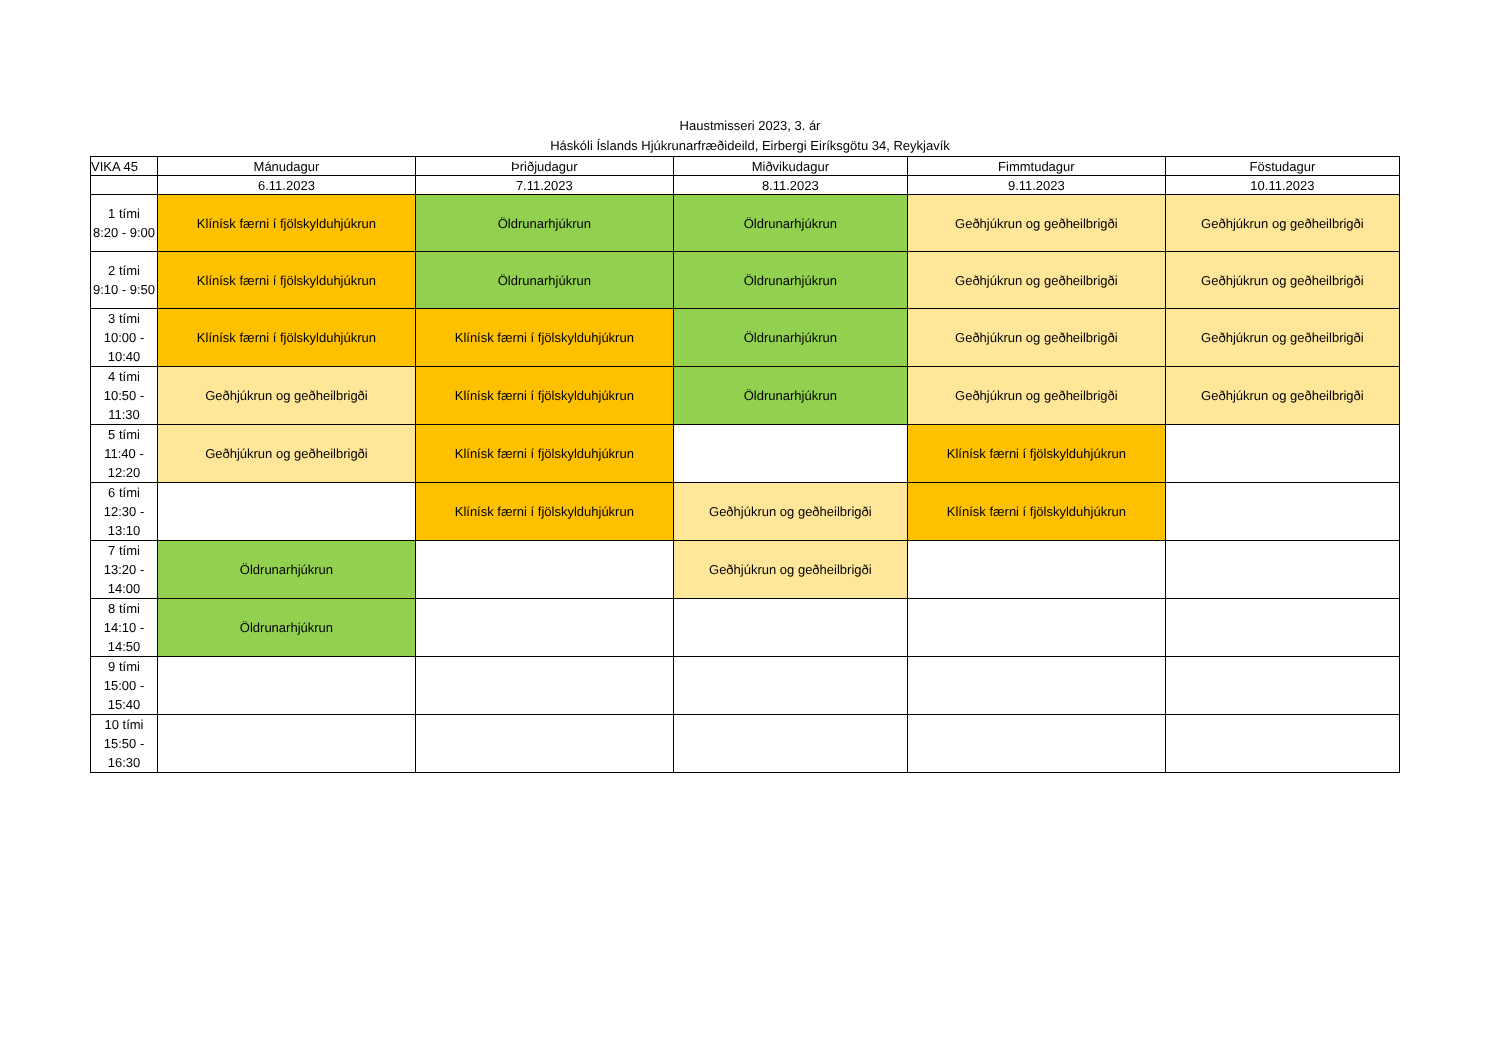Haustmisseri 2023, 3. ár
Háskóli Íslands Hjúkrunarfræðideild, Eirbergi Eiríksgötu 34, Reykjavík
| VIKA 45 | Mánudagur | Þriðjudagur | Miðvikudagur | Fimmtudagur | Föstudagur |
| --- | --- | --- | --- | --- | --- |
| | 6.11.2023 | 7.11.2023 | 8.11.2023 | 9.11.2023 | 10.11.2023 |
| 1 tími 8:20 - 9:00 | Klínísk færni í fjölskylduhjúkrun | Öldrunarhjúkrun | Öldrunarhjúkrun | Geðhjúkrun og geðheilbrigði | Geðhjúkrun og geðheilbrigði |
| 2 tími 9:10 - 9:50 | Klínísk færni í fjölskylduhjúkrun | Öldrunarhjúkrun | Öldrunarhjúkrun | Geðhjúkrun og geðheilbrigði | Geðhjúkrun og geðheilbrigði |
| 3 tími 10:00 - 10:40 | Klínísk færni í fjölskylduhjúkrun | Klínísk færni í fjölskylduhjúkrun | Öldrunarhjúkrun | Geðhjúkrun og geðheilbrigði | Geðhjúkrun og geðheilbrigði |
| 4 tími 10:50 - 11:30 | Geðhjúkrun og geðheilbrigði | Klínísk færni í fjölskylduhjúkrun | Öldrunarhjúkrun | Geðhjúkrun og geðheilbrigði | Geðhjúkrun og geðheilbrigði |
| 5 tími 11:40 - 12:20 | Geðhjúkrun og geðheilbrigði | Klínísk færni í fjölskylduhjúkrun | | Klínísk færni í fjölskylduhjúkrun | |
| 6 tími 12:30 - 13:10 | | Klínísk færni í fjölskylduhjúkrun | Geðhjúkrun og geðheilbrigði | Klínísk færni í fjölskylduhjúkrun | |
| 7 tími 13:20 - 14:00 | Öldrunarhjúkrun | | Geðhjúkrun og geðheilbrigði | | |
| 8 tími 14:10 - 14:50 | Öldrunarhjúkrun | | | | |
| 9 tími 15:00 - 15:40 | | | | | |
| 10 tími 15:50 - 16:30 | | | | | |